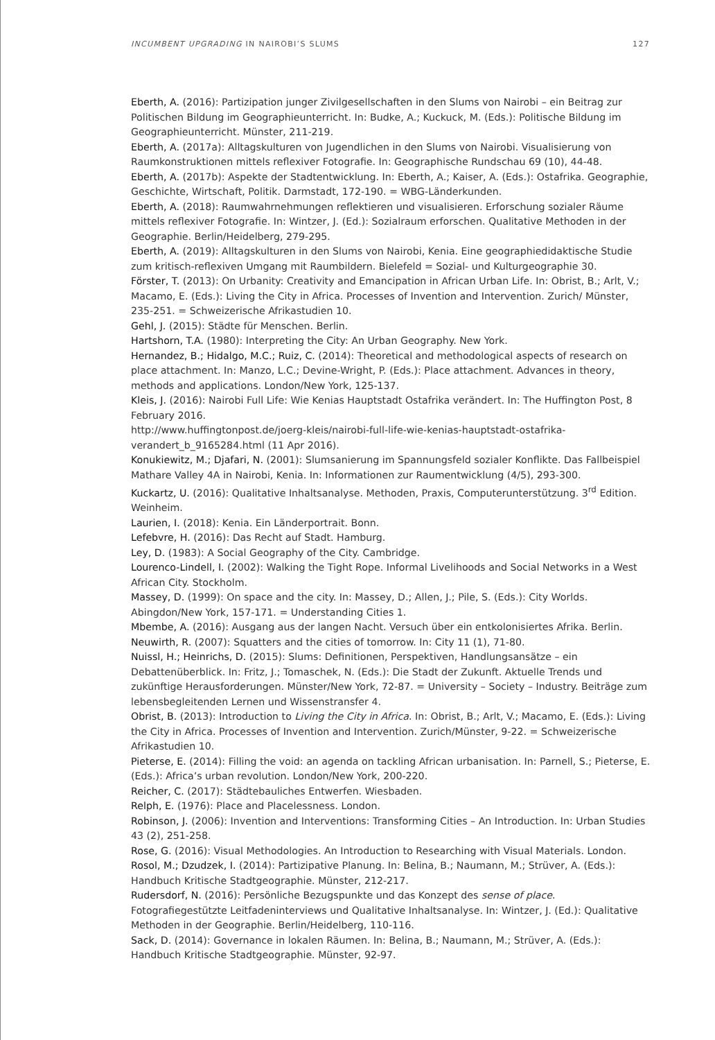INCUMBENT UPGRADING IN NAIROBI’S SLUMS 127
Eberth, A. (2016): Partizipation junger Zivilgesellschaften in den Slums von Nairobi – ein Beitrag zur Politischen Bildung im Geographieunterricht. In: Budke, A.; Kuckuck, M. (Eds.): Politische Bildung im Geographieunterricht. Münster, 211-219.
Eberth, A. (2017a): Alltagskulturen von Jugendlichen in den Slums von Nairobi. Visualisierung von Raumkonstruktionen mittels reflexiver Fotografie. In: Geographische Rundschau 69 (10), 44-48.
Eberth, A. (2017b): Aspekte der Stadtentwicklung. In: Eberth, A.; Kaiser, A. (Eds.): Ostafrika. Geographie, Geschichte, Wirtschaft, Politik. Darmstadt, 172-190. = WBG-Länderkunden.
Eberth, A. (2018): Raumwahrnehmungen reflektieren und visualisieren. Erforschung sozialer Räume mittels reflexiver Fotografie. In: Wintzer, J. (Ed.): Sozialraum erforschen. Qualitative Methoden in der Geographie. Berlin/Heidelberg, 279-295.
Eberth, A. (2019): Alltagskulturen in den Slums von Nairobi, Kenia. Eine geographiedidaktische Studie zum kritisch-reflexiven Umgang mit Raumbildern. Bielefeld = Sozial- und Kulturgeographie 30.
Förster, T. (2013): On Urbanity: Creativity and Emancipation in African Urban Life. In: Obrist, B.; Arlt, V.; Macamo, E. (Eds.): Living the City in Africa. Processes of Invention and Intervention. Zurich/ Münster, 235-251. = Schweizerische Afrikastudien 10.
Gehl, J. (2015): Städte für Menschen. Berlin.
Hartshorn, T.A. (1980): Interpreting the City: An Urban Geography. New York.
Hernandez, B.; Hidalgo, M.C.; Ruiz, C. (2014): Theoretical and methodological aspects of research on place attachment. In: Manzo, L.C.; Devine-Wright, P. (Eds.): Place attachment. Advances in theory, methods and applications. London/New York, 125-137.
Kleis, J. (2016): Nairobi Full Life: Wie Kenias Hauptstadt Ostafrika verändert. In: The Huffington Post, 8 February 2016.
http://www.huffingtonpost.de/joerg-kleis/nairobi-full-life-wie-kenias-hauptstadt-ostafrika-verandert_b_9165284.html (11 Apr 2016).
Konukiewitz, M.; Djafari, N. (2001): Slumsanierung im Spannungsfeld sozialer Konflikte. Das Fallbeispiel Mathare Valley 4A in Nairobi, Kenia. In: Informationen zur Raumentwicklung (4/5), 293-300.
Kuckartz, U. (2016): Qualitative Inhaltsanalyse. Methoden, Praxis, Computerunterstützung. 3<sup>rd</sup> Edition. Weinheim.
Laurien, I. (2018): Kenia. Ein Länderportrait. Bonn.
Lefebvre, H. (2016): Das Recht auf Stadt. Hamburg.
Ley, D. (1983): A Social Geography of the City. Cambridge.
Lourenco-Lindell, I. (2002): Walking the Tight Rope. Informal Livelihoods and Social Networks in a West African City. Stockholm.
Massey, D. (1999): On space and the city. In: Massey, D.; Allen, J.; Pile, S. (Eds.): City Worlds. Abingdon/New York, 157-171. = Understanding Cities 1.
Mbembe, A. (2016): Ausgang aus der langen Nacht. Versuch über ein entkolonisiertes Afrika. Berlin.
Neuwirth, R. (2007): Squatters and the cities of tomorrow. In: City 11 (1), 71-80.
Nuissl, H.; Heinrichs, D. (2015): Slums: Definitionen, Perspektiven, Handlungsansätze – ein Debattenüberblick. In: Fritz, J.; Tomaschek, N. (Eds.): Die Stadt der Zukunft. Aktuelle Trends und zukünftige Herausforderungen. Münster/New York, 72-87. = University – Society – Industry. Beiträge zum lebensbegleitenden Lernen und Wissenstransfer 4.
Obrist, B. (2013): Introduction to Living the City in Africa. In: Obrist, B.; Arlt, V.; Macamo, E. (Eds.): Living the City in Africa. Processes of Invention and Intervention. Zurich/Münster, 9-22. = Schweizerische Afrikastudien 10.
Pieterse, E. (2014): Filling the void: an agenda on tackling African urbanisation. In: Parnell, S.; Pieterse, E. (Eds.): Africa’s urban revolution. London/New York, 200-220.
Reicher, C. (2017): Städtebauliches Entwerfen. Wiesbaden.
Relph, E. (1976): Place and Placelessness. London.
Robinson, J. (2006): Invention and Interventions: Transforming Cities – An Introduction. In: Urban Studies 43 (2), 251-258.
Rose, G. (2016): Visual Methodologies. An Introduction to Researching with Visual Materials. London.
Rosol, M.; Dzudzek, I. (2014): Partizipative Planung. In: Belina, B.; Naumann, M.; Strüver, A. (Eds.): Handbuch Kritische Stadtgeographie. Münster, 212-217.
Rudersdorf, N. (2016): Persönliche Bezugspunkte und das Konzept des sense of place. Fotografiegestützte Leitfadeninterviews und Qualitative Inhaltsanalyse. In: Wintzer, J. (Ed.): Qualitative Methoden in der Geographie. Berlin/Heidelberg, 110-116.
Sack, D. (2014): Governance in lokalen Räumen. In: Belina, B.; Naumann, M.; Strüver, A. (Eds.): Handbuch Kritische Stadtgeographie. Münster, 92-97.